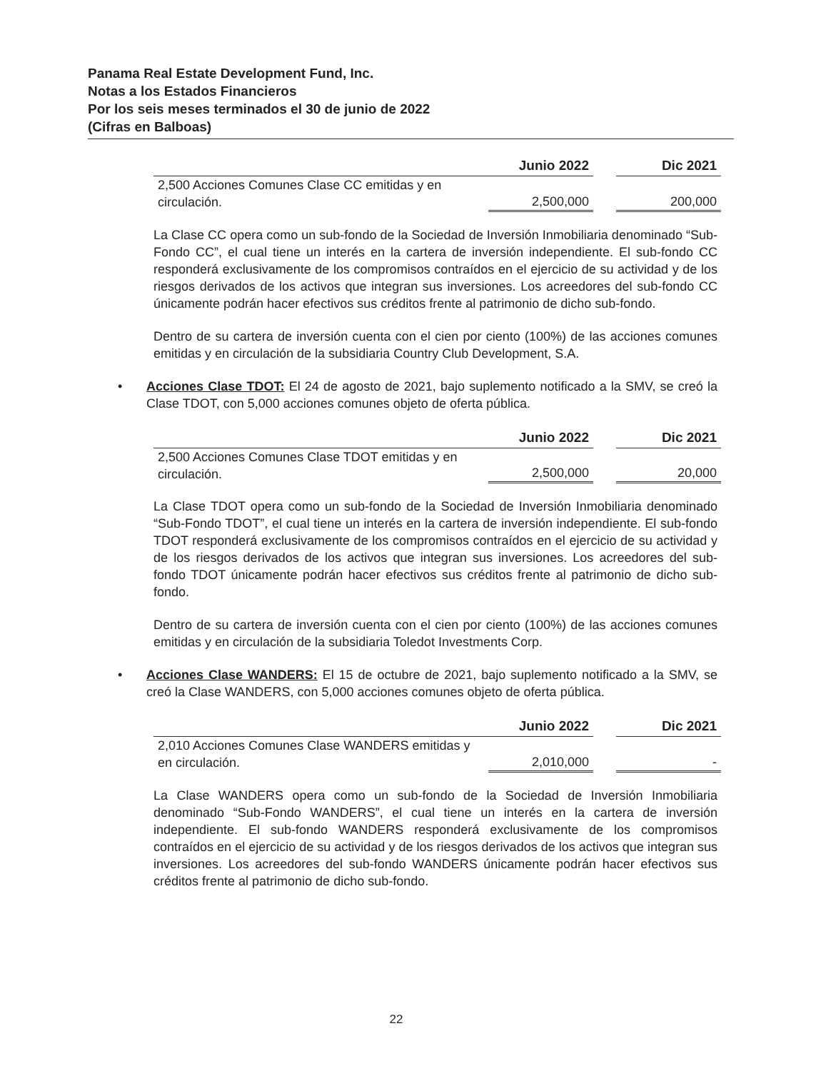Panama Real Estate Development Fund, Inc.
Notas a los Estados Financieros
Por los seis meses terminados el 30 de junio de 2022
(Cifras en Balboas)
| | Junio 2022 | | Dic 2021 |
| --- | --- | --- | --- |
| 2,500 Acciones Comunes Clase CC emitidas y en circulación. | 2,500,000 | | 200,000 |
La Clase CC opera como un sub-fondo de la Sociedad de Inversión Inmobiliaria denominado “Sub-Fondo CC”, el cual tiene un interés en la cartera de inversión independiente. El sub-fondo CC responderá exclusivamente de los compromisos contraídos en el ejercicio de su actividad y de los riesgos derivados de los activos que integran sus inversiones. Los acreedores del sub-fondo CC únicamente podrán hacer efectivos sus créditos frente al patrimonio de dicho sub-fondo.
Dentro de su cartera de inversión cuenta con el cien por ciento (100%) de las acciones comunes emitidas y en circulación de la subsidiaria Country Club Development, S.A.
• Acciones Clase TDOT: El 24 de agosto de 2021, bajo suplemento notificado a la SMV, se creó la Clase TDOT, con 5,000 acciones comunes objeto de oferta pública.
| | Junio 2022 | | Dic 2021 |
| --- | --- | --- | --- |
| 2,500 Acciones Comunes Clase TDOT emitidas y en circulación. | 2,500,000 | | 20,000 |
La Clase TDOT opera como un sub-fondo de la Sociedad de Inversión Inmobiliaria denominado “Sub-Fondo TDOT”, el cual tiene un interés en la cartera de inversión independiente. El sub-fondo TDOT responderá exclusivamente de los compromisos contraídos en el ejercicio de su actividad y de los riesgos derivados de los activos que integran sus inversiones. Los acreedores del sub-fondo TDOT únicamente podrán hacer efectivos sus créditos frente al patrimonio de dicho sub-fondo.
Dentro de su cartera de inversión cuenta con el cien por ciento (100%) de las acciones comunes emitidas y en circulación de la subsidiaria Toledot Investments Corp.
• Acciones Clase WANDERS: El 15 de octubre de 2021, bajo suplemento notificado a la SMV, se creó la Clase WANDERS, con 5,000 acciones comunes objeto de oferta pública.
| | Junio 2022 | | Dic 2021 |
| --- | --- | --- | --- |
| 2,010 Acciones Comunes Clase WANDERS emitidas y en circulación. | 2,010,000 | | - |
La Clase WANDERS opera como un sub-fondo de la Sociedad de Inversión Inmobiliaria denominado “Sub-Fondo WANDERS”, el cual tiene un interés en la cartera de inversión independiente. El sub-fondo WANDERS responderá exclusivamente de los compromisos contraídos en el ejercicio de su actividad y de los riesgos derivados de los activos que integran sus inversiones. Los acreedores del sub-fondo WANDERS únicamente podrán hacer efectivos sus créditos frente al patrimonio de dicho sub-fondo.
22